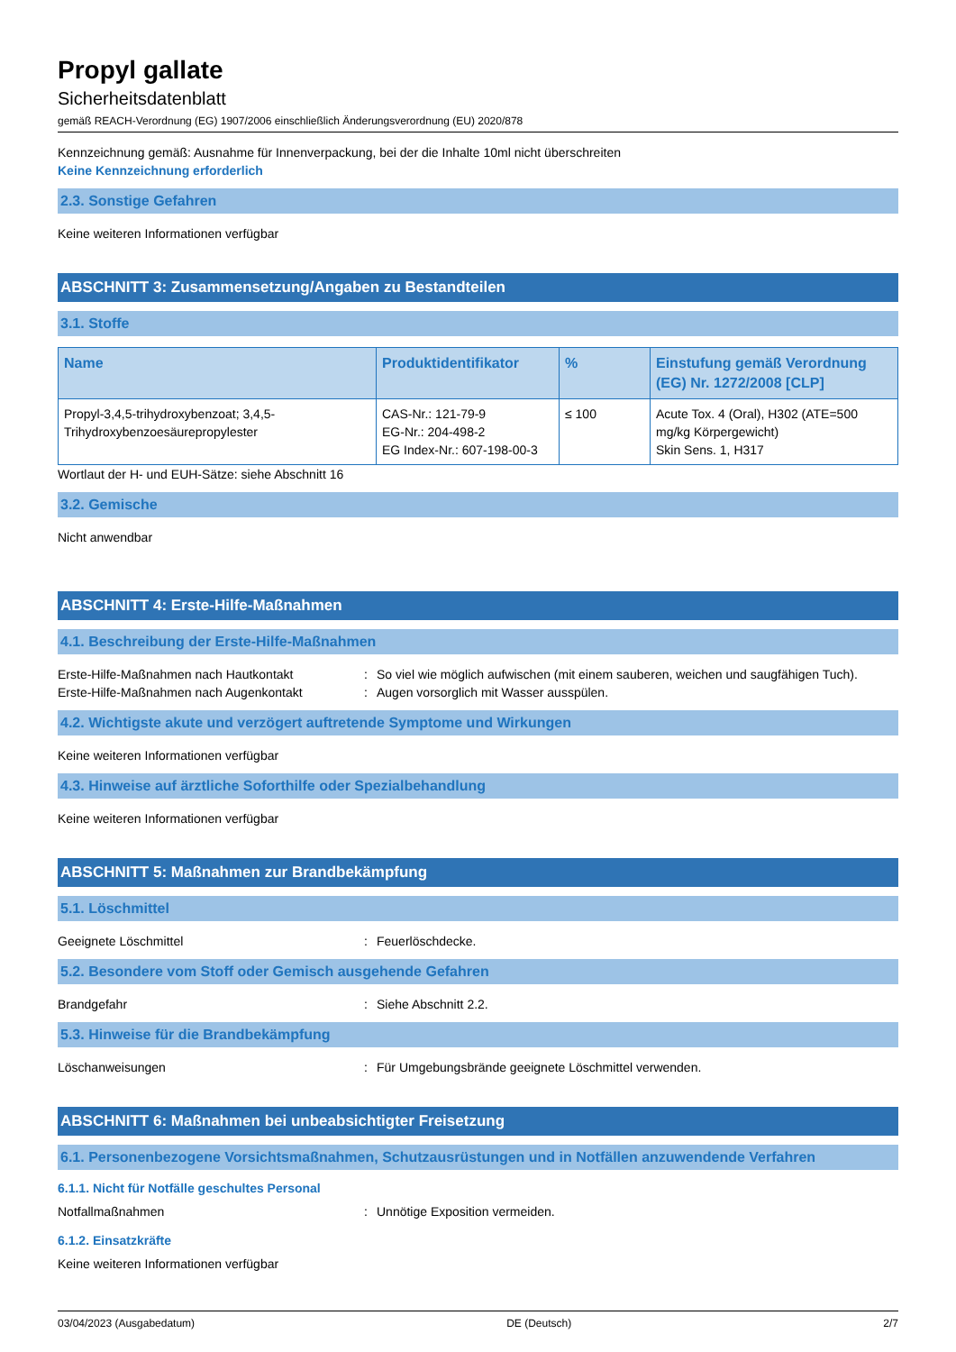Propyl gallate
Sicherheitsdatenblatt
gemäß REACH-Verordnung (EG) 1907/2006 einschließlich Änderungsverordnung (EU) 2020/878
Kennzeichnung gemäß: Ausnahme für Innenverpackung, bei der die Inhalte 10ml nicht überschreiten
Keine Kennzeichnung erforderlich
2.3. Sonstige Gefahren
Keine weiteren Informationen verfügbar
ABSCHNITT 3: Zusammensetzung/Angaben zu Bestandteilen
3.1. Stoffe
| Name | Produktidentifikator | % | Einstufung gemäß Verordnung (EG) Nr. 1272/2008 [CLP] |
| --- | --- | --- | --- |
| Propyl-3,4,5-trihydroxybenzoat; 3,4,5-Trihydroxybenzoesäurepropylester | CAS-Nr.: 121-79-9 EG-Nr.: 204-498-2 EG Index-Nr.: 607-198-00-3 | ≤ 100 | Acute Tox. 4 (Oral), H302 (ATE=500 mg/kg Körpergewicht) Skin Sens. 1, H317 |
Wortlaut der H- und EUH-Sätze: siehe Abschnitt 16
3.2. Gemische
Nicht anwendbar
ABSCHNITT 4: Erste-Hilfe-Maßnahmen
4.1. Beschreibung der Erste-Hilfe-Maßnahmen
Erste-Hilfe-Maßnahmen nach Hautkontakt: So viel wie möglich aufwischen (mit einem sauberen, weichen und saugfähigen Tuch).
Erste-Hilfe-Maßnahmen nach Augenkontakt: Augen vorsorglich mit Wasser ausspülen.
4.2. Wichtigste akute und verzögert auftretende Symptome und Wirkungen
Keine weiteren Informationen verfügbar
4.3. Hinweise auf ärztliche Soforthilfe oder Spezialbehandlung
Keine weiteren Informationen verfügbar
ABSCHNITT 5: Maßnahmen zur Brandbekämpfung
5.1. Löschmittel
Geeignete Löschmittel: Feuerlöschdecke.
5.2. Besondere vom Stoff oder Gemisch ausgehende Gefahren
Brandgefahr: Siehe Abschnitt 2.2.
5.3. Hinweise für die Brandbekämpfung
Löschanweisungen: Für Umgebungsbrände geeignete Löschmittel verwenden.
ABSCHNITT 6: Maßnahmen bei unbeabsichtigter Freisetzung
6.1. Personenbezogene Vorsichtsmaßnahmen, Schutzausrüstungen und in Notfällen anzuwendende Verfahren
6.1.1. Nicht für Notfälle geschultes Personal
Notfallmaßnahmen: Unnötige Exposition vermeiden.
6.1.2. Einsatzkräfte
Keine weiteren Informationen verfügbar
03/04/2023 (Ausgabedatum) DE (Deutsch) 2/7